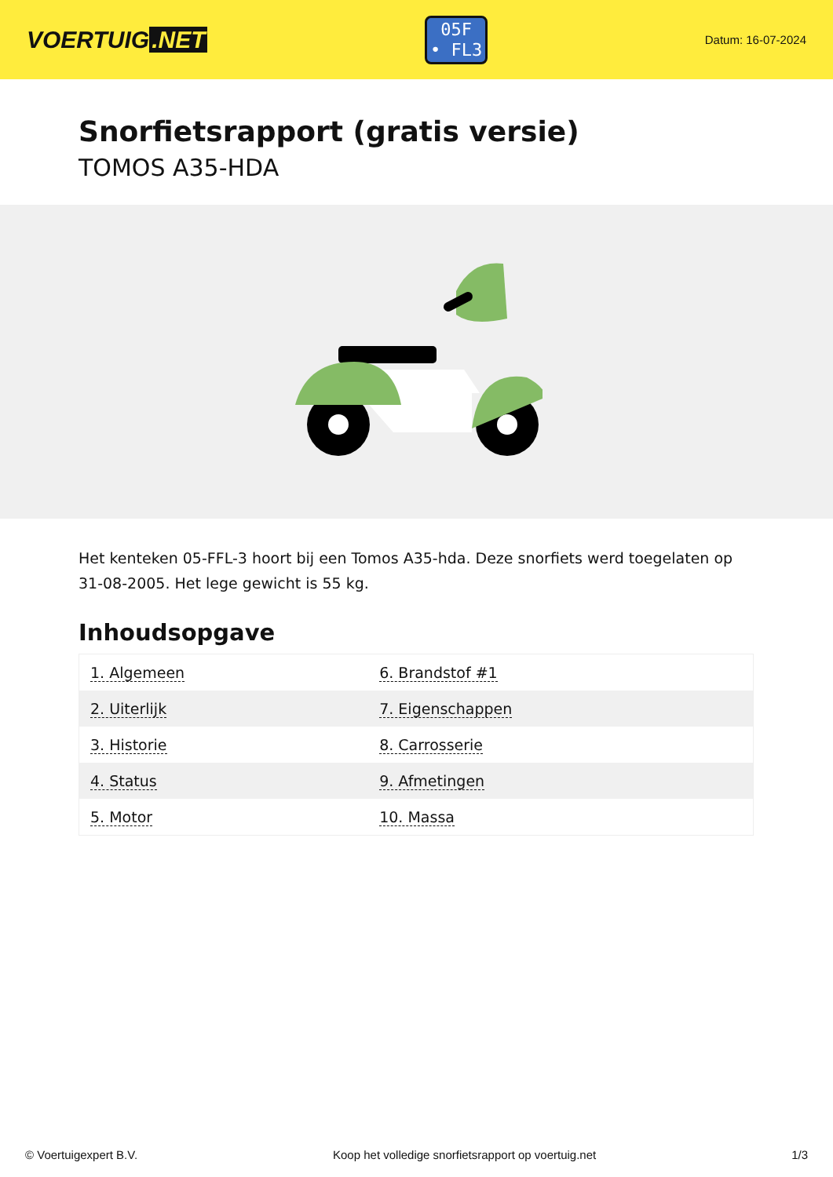VOERTUIG.NET
05F
• FL3
Datum: 16-07-2024
Snorfietsrapport (gratis versie)
TOMOS A35-HDA
Het kenteken 05-FFL-3 hoort bij een Tomos A35-hda. Deze snorfiets werd toegelaten op 31-08-2005. Het lege gewicht is 55 kg.
Inhoudsopgave
| 1. Algemeen | 6. Brandstof #1 |
| 2. Uiterlijk | 7. Eigenschappen |
| 3. Historie | 8. Carrosserie |
| 4. Status | 9. Afmetingen |
| 5. Motor | 10. Massa |
© Voertuigexpert B.V. Koop het volledige snorfietsrapport op voertuig.net 1/3